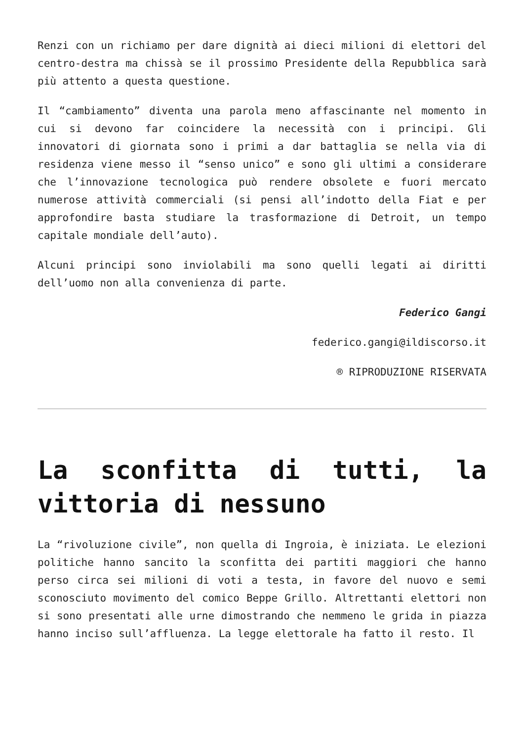Renzi con un richiamo per dare dignità ai dieci milioni di elettori del centro-destra ma chissà se il prossimo Presidente della Repubblica sarà più attento a questa questione.
Il “cambiamento” diventa una parola meno affascinante nel momento in cui si devono far coincidere la necessità con i principi. Gli innovatori di giornata sono i primi a dar battaglia se nella via di residenza viene messo il “senso unico” e sono gli ultimi a considerare che l’innovazione tecnologica può rendere obsolete e fuori mercato numerose attività commerciali (si pensi all’indotto della Fiat e per approfondire basta studiare la trasformazione di Detroit, un tempo capitale mondiale dell’auto).
Alcuni principi sono inviolabili ma sono quelli legati ai diritti dell’uomo non alla convenienza di parte.
Federico Gangi
federico.gangi@ildiscorso.it
® RIPRODUZIONE RISERVATA
La sconfitta di tutti, la vittoria di nessuno
La “rivoluzione civile”, non quella di Ingroia, è iniziata. Le elezioni politiche hanno sancito la sconfitta dei partiti maggiori che hanno perso circa sei milioni di voti a testa, in favore del nuovo e semi sconosciuto movimento del comico Beppe Grillo. Altrettanti elettori non si sono presentati alle urne dimostrando che nemmeno le grida in piazza hanno inciso sull’affluenza. La legge elettorale ha fatto il resto. Il